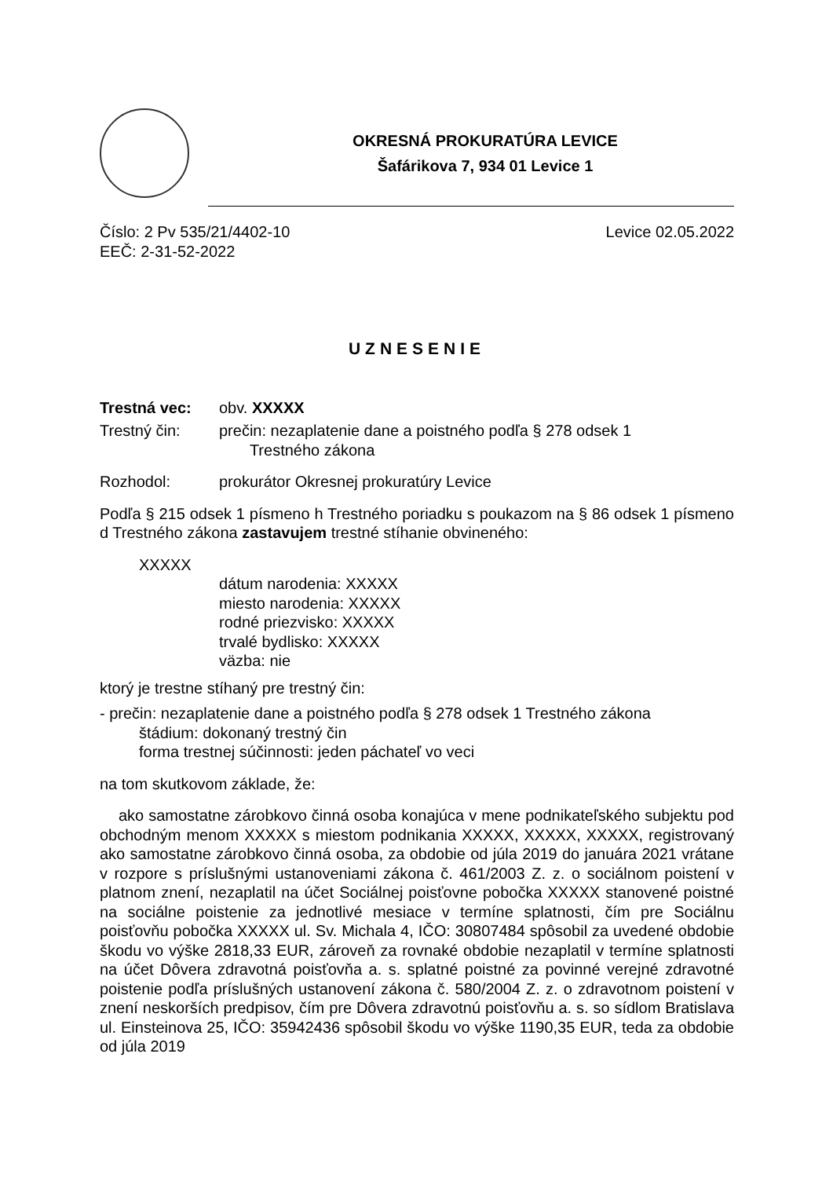OKRESNÁ PROKURATÚRA LEVICE
Šafárikova 7, 934 01 Levice 1
Číslo: 2 Pv 535/21/4402-10 Levice 02.05.2022
EEČ: 2-31-52-2022
UZNESENIE
Trestná vec: obv. XXXXX
Trestný čin: prečin: nezaplatenie dane a poistného podľa § 278 odsek 1
Trestného zákona
Rozhodol: prokurátor Okresnej prokuratúry Levice
Podľa § 215 odsek 1 písmeno h Trestného poriadku s poukazom na § 86 odsek 1 písmeno d Trestného zákona zastavujem trestné stíhanie obvineného:
XXXXX
dátum narodenia: XXXXX
miesto narodenia: XXXXX
rodné priezvisko: XXXXX
trvalé bydlisko: XXXXX
väzba: nie
ktorý je trestne stíhaný pre trestný čin:
- prečin: nezaplatenie dane a poistného podľa § 278 odsek 1 Trestného zákona
štádium: dokonaný trestný čin
forma trestnej súčinnosti: jeden páchateľ vo veci
na tom skutkovom základe, že:
ako samostatne zárobkovo činná osoba konajúca v mene podnikateľského subjektu pod obchodným menom XXXXX s miestom podnikania XXXXX, XXXXX, XXXXX, registrovaný ako samostatne zárobkovo činná osoba, za obdobie od júla 2019 do januára 2021 vrátane v rozpore s príslušnými ustanoveniami zákona č. 461/2003 Z. z. o sociálnom poistení v platnom znení, nezaplatil na účet Sociálnej poisťovne pobočka XXXXX stanovené poistné na sociálne poistenie za jednotlivé mesiace v termíne splatnosti, čím pre Sociálnu poisťovňu pobočka XXXXX ul. Sv. Michala 4, IČO: 30807484 spôsobil za uvedené obdobie škodu vo výške 2818,33 EUR, zároveň za rovnaké obdobie nezaplatil v termíne splatnosti na účet Dôvera zdravotná poisťovňa a. s. splatné poistné za povinné verejné zdravotné poistenie podľa príslušných ustanovení zákona č. 580/2004 Z. z. o zdravotnom poistení v znení neskorších predpisov, čím pre Dôvera zdravotnú poisťovňu a. s. so sídlom Bratislava ul. Einsteinova 25, IČO: 35942436 spôsobil škodu vo výške 1190,35 EUR, teda za obdobie od júla 2019